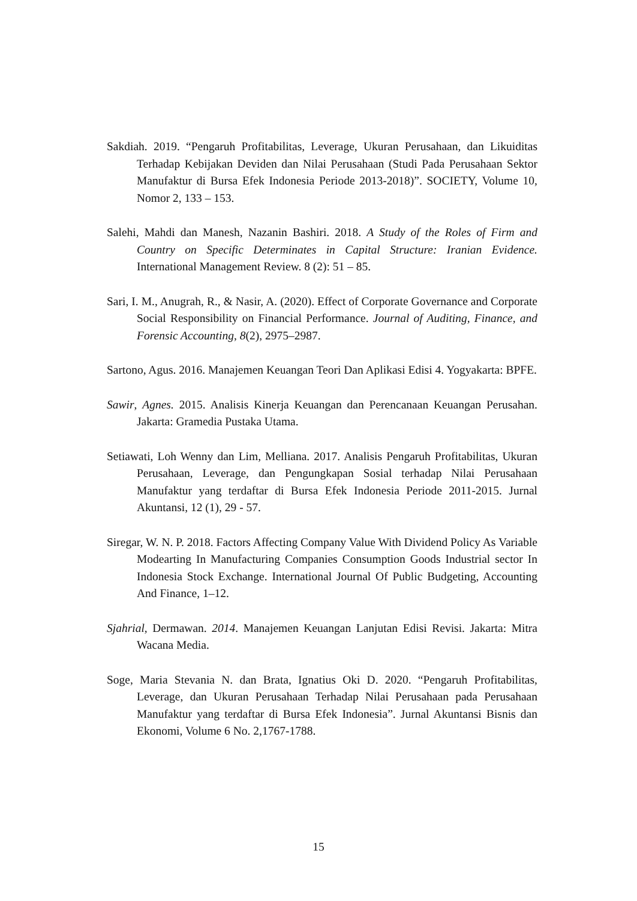Sakdiah. 2019. “Pengaruh Profitabilitas, Leverage, Ukuran Perusahaan, dan Likuiditas Terhadap Kebijakan Deviden dan Nilai Perusahaan (Studi Pada Perusahaan Sektor Manufaktur di Bursa Efek Indonesia Periode 2013-2018)”. SOCIETY, Volume 10, Nomor 2, 133 – 153.
Salehi, Mahdi dan Manesh, Nazanin Bashiri. 2018. A Study of the Roles of Firm and Country on Specific Determinates in Capital Structure: Iranian Evidence. International Management Review. 8 (2): 51 – 85.
Sari, I. M., Anugrah, R., & Nasir, A. (2020). Effect of Corporate Governance and Corporate Social Responsibility on Financial Performance. Journal of Auditing, Finance, and Forensic Accounting, 8(2), 2975–2987.
Sartono, Agus. 2016. Manajemen Keuangan Teori Dan Aplikasi Edisi 4. Yogyakarta: BPFE.
Sawir, Agnes. 2015. Analisis Kinerja Keuangan dan Perencanaan Keuangan Perusahan. Jakarta: Gramedia Pustaka Utama.
Setiawati, Loh Wenny dan Lim, Melliana. 2017. Analisis Pengaruh Profitabilitas, Ukuran Perusahaan, Leverage, dan Pengungkapan Sosial terhadap Nilai Perusahaan Manufaktur yang terdaftar di Bursa Efek Indonesia Periode 2011-2015. Jurnal Akuntansi, 12 (1), 29 - 57.
Siregar, W. N. P. 2018. Factors Affecting Company Value With Dividend Policy As Variable Modearting In Manufacturing Companies Consumption Goods Industrial sector In Indonesia Stock Exchange. International Journal Of Public Budgeting, Accounting And Finance, 1–12.
Sjahrial, Dermawan. 2014. Manajemen Keuangan Lanjutan Edisi Revisi. Jakarta: Mitra Wacana Media.
Soge, Maria Stevania N. dan Brata, Ignatius Oki D. 2020. “Pengaruh Profitabilitas, Leverage, dan Ukuran Perusahaan Terhadap Nilai Perusahaan pada Perusahaan Manufaktur yang terdaftar di Bursa Efek Indonesia”. Jurnal Akuntansi Bisnis dan Ekonomi, Volume 6 No. 2,1767-1788.
15